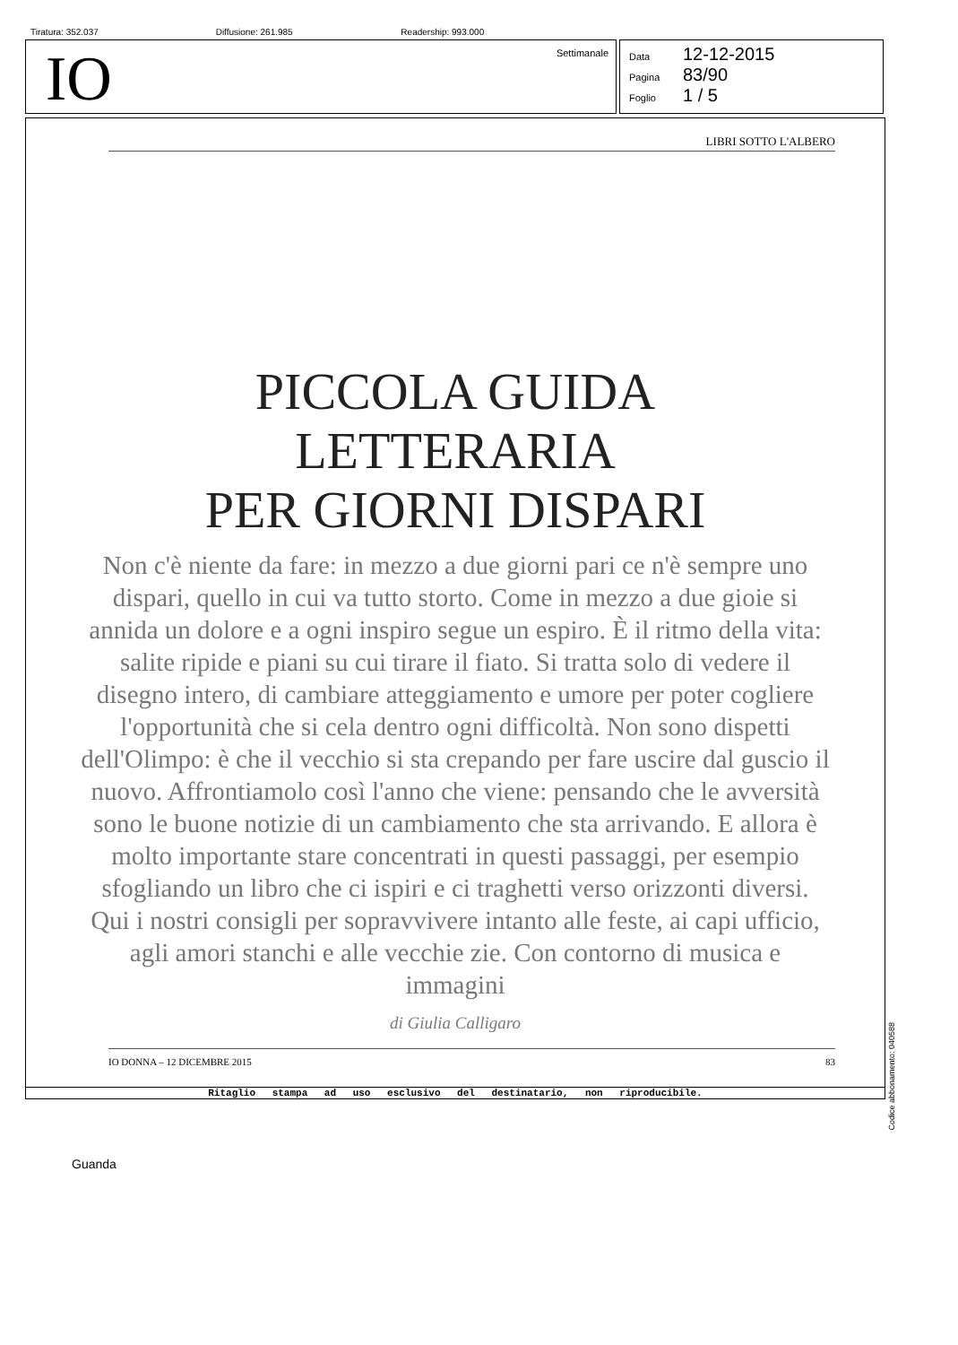Tiratura: 352.037 Diffusione: 261.985 Readership: 993.000
IO Settimanale
Data 12-12-2015
Pagina 83/90
Foglio 1 / 5
LIBRI SOTTO L'ALBERO
PICCOLA GUIDA
LETTERARIA
PER GIORNI DISPARI
Non c'è niente da fare: in mezzo a due giorni pari ce n'è sempre uno dispari, quello in cui va tutto storto. Come in mezzo a due gioie si annida un dolore e a ogni inspiro segue un espiro. È il ritmo della vita: salite ripide e piani su cui tirare il fiato. Si tratta solo di vedere il disegno intero, di cambiare atteggiamento e umore per poter cogliere l'opportunità che si cela dentro ogni difficoltà. Non sono dispetti dell'Olimpo: è che il vecchio si sta crepando per fare uscire dal guscio il nuovo. Affrontiamolo così l'anno che viene: pensando che le avversità sono le buone notizie di un cambiamento che sta arrivando. E allora è molto importante stare concentrati in questi passaggi, per esempio sfogliando un libro che ci ispiri e ci traghetti verso orizzonti diversi. Qui i nostri consigli per sopravvivere intanto alle feste, ai capi ufficio, agli amori stanchi e alle vecchie zie. Con contorno di musica e immagini
di Giulia Calligaro
IO DONNA – 12 DICEMBRE 2015 83
Ritaglio stampa ad uso esclusivo del destinatario, non riproducibile.
Codice abbonamento: 040588
Guanda